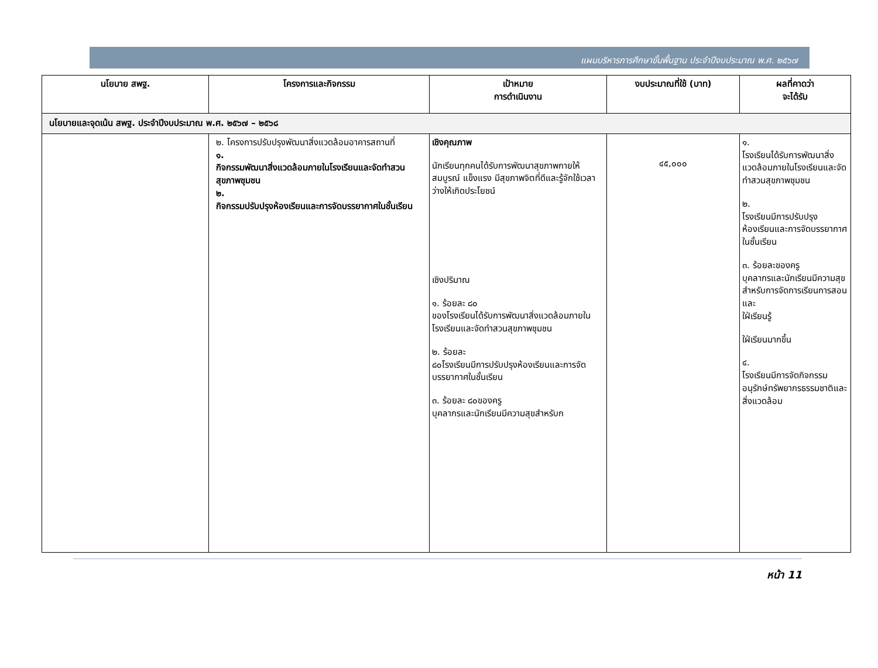แผนบริหารการศึกษาขั้นพื้นฐาน ประจำปีงบประมาณ พ.ศ. ๒๕๖๗
| นโยบาย สพฐ. | โครงการและกิจกรรม | เป้าหมาย การดำเนินงาน | งบประมาณที่ใช้ (บาท) | ผลที่คาดว่า จะได้รับ |
| --- | --- | --- | --- | --- |
| นโยบายและจุดเน้น สพฐ. ประจำปีงบประมาณ พ.ศ. ๒๕๖๗ – ๒๕๖๘ | | | | |
| | ๒. โครงการปรับปรุงพัฒนาสิ่งแวดล้อมอาคารสถานที่ ๑. กิจกรรมพัฒนาสิ่งแวดล้อมภายในโรงเรียนและจัดทำสวนสุขภาพชุมชน ๒. กิจกรรมปรับปรุงห้องเรียนและการจัดบรรยากาศในชั้นเรียน | เชิงคุณภาพ นักเรียนทุกคนได้รับการพัฒนาสุขภาพกายให้สมบูรณ์ แข็งแรง มีสุขภาพจิตที่ดีและรู้จักใช้เวลาว่างให้เกิดประโยชน์ เชิงปริมาณ ๑. ร้อยละ ๘๐ ของโรงเรียนได้รับการพัฒนาสิ่งแวดล้อมภายในโรงเรียนและจัดทำสวนสุขภาพชุมชน ๒. ร้อยละ ๘๐โรงเรียนมีการปรับปรุงห้องเรียนและการจัดบรรยากาศในชั้นเรียน ๓. ร้อยละ ๘๐ของครู บุคลากรและนักเรียนมีความสุขสำหรับก | ๔๕,๐๐๐ | ๑. โรงเรียนได้รับการพัฒนาสิ่งแวดล้อมภายในโรงเรียนและจัดทำสวนสุขภาพชุมชน ๒. โรงเรียนมีการปรับปรุงห้องเรียนและการจัดบรรยากาศในชั้นเรียน ๓. ร้อยละของครู บุคลากรและนักเรียนมีความสุขสำหรับการจัดการเรียนการสอน และ ใฝ่เรียนรู้ ใฝ่เรียนมากขึ้น ๔. โรงเรียนมีการจัดกิจกรรมอนุรักษ์ทรัพยากรธรรมชาติและสิ่งแวดล้อม |
หน้า 11